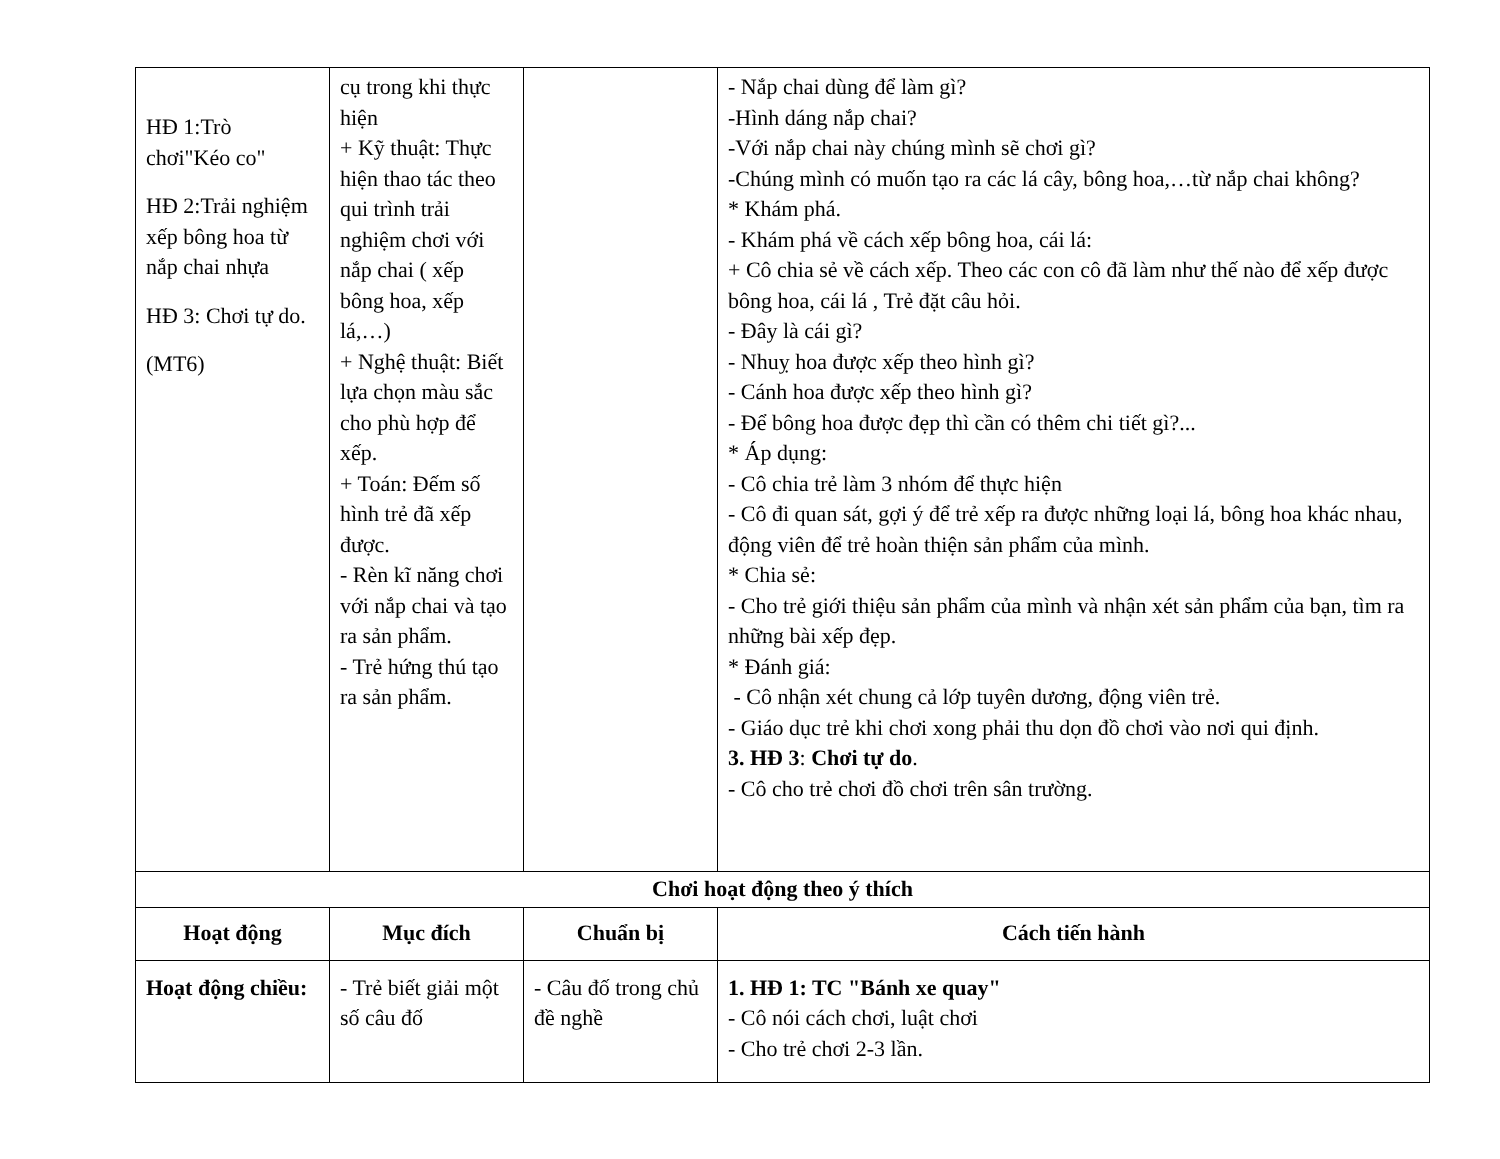| HĐ 1:Trò chơi"Kéo co" HĐ 2:Trải nghiệm xếp bông hoa từ nắp chai nhựa HĐ 3: Chơi tự do. (MT6) | cụ trong khi thực hiện + Kỹ thuật: Thực hiện thao tác theo qui trình trải nghiệm chơi với nắp chai ( xếp bông hoa, xếp lá,…) + Nghệ thuật: Biết lựa chọn màu sắc cho phù hợp để xếp. + Toán: Đếm số hình trẻ đã xếp được. - Rèn kĩ năng chơi với nắp chai và tạo ra sản phẩm. - Trẻ hứng thú tạo ra sản phẩm. | | - Nắp chai dùng để làm gì? -Hình dáng nắp chai? -Với nắp chai này chúng mình sẽ chơi gì? -Chúng mình có muốn tạo ra các lá cây, bông hoa,…từ nắp chai không? * Khám phá. - Khám phá về cách xếp bông hoa, cái lá: + Cô chia sẻ về cách xếp. Theo các con cô đã làm như thế nào để xếp được bông hoa, cái lá , Trẻ đặt câu hỏi. - Đây là cái gì? - Nhuỵ hoa được xếp theo hình gì? - Cánh hoa được xếp theo hình gì? - Để bông hoa được đẹp thì cần có thêm chi tiết gì?... * Áp dụng: - Cô chia trẻ làm 3 nhóm để thực hiện - Cô đi quan sát, gợi ý để trẻ xếp ra được những loại lá, bông hoa khác nhau, động viên để trẻ hoàn thiện sản phẩm của mình. * Chia sẻ: - Cho trẻ giới thiệu sản phẩm của mình và nhận xét sản phẩm của bạn, tìm ra những bài xếp đẹp. * Đánh giá: - Cô nhận xét chung cả lớp tuyên dương, động viên trẻ. - Giáo dục trẻ khi chơi xong phải thu dọn đồ chơi vào nơi qui định. 3. HĐ 3 : Chơi tự do . - Cô cho trẻ chơi đồ chơi trên sân trường. |
| Chơi hoạt động theo ý thích | | | |
| Hoạt động | Mục đích | Chuẩn bị | Cách tiến hành |
| Hoạt động chiều: | - Trẻ biết giải một số câu đố | - Câu đố trong chủ đề nghề | 1. HĐ 1: TC "Bánh xe quay" - Cô nói cách chơi, luật chơi - Cho trẻ chơi 2-3 lần. |